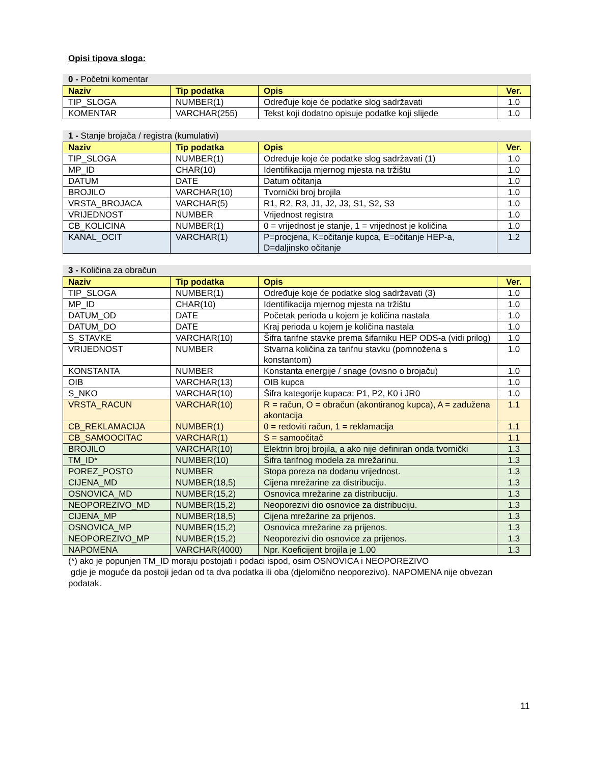Opisi tipova sloga:
0 - Početni komentar
| Naziv | Tip podatka | Opis | Ver. |
| --- | --- | --- | --- |
| TIP_SLOGA | NUMBER(1) | Određuje koje će podatke slog sadržavati | 1.0 |
| KOMENTAR | VARCHAR(255) | Tekst koji dodatno opisuje podatke koji slijede | 1.0 |
1 - Stanje brojača / registra (kumulativi)
| Naziv | Tip podatka | Opis | Ver. |
| --- | --- | --- | --- |
| TIP_SLOGA | NUMBER(1) | Određuje koje će podatke slog sadržavati (1) | 1.0 |
| MP_ID | CHAR(10) | Identifikacija mjernog mjesta na tržištu | 1.0 |
| DATUM | DATE | Datum očitanja | 1.0 |
| BROJILO | VARCHAR(10) | Tvornički broj brojila | 1.0 |
| VRSTA_BROJACA | VARCHAR(5) | R1, R2, R3, J1, J2, J3, S1, S2, S3 | 1.0 |
| VRIJEDNOST | NUMBER | Vrijednost registra | 1.0 |
| CB_KOLICINA | NUMBER(1) | 0 = vrijednost je stanje, 1 = vrijednost je količina | 1.0 |
| KANAL_OCIT | VARCHAR(1) | P=procjena, K=očitanje kupca, E=očitanje HEP-a, D=daljinsko očitanje | 1.2 |
3 - Količina za obračun
| Naziv | Tip podatka | Opis | Ver. |
| --- | --- | --- | --- |
| TIP_SLOGA | NUMBER(1) | Određuje koje će podatke slog sadržavati (3) | 1.0 |
| MP_ID | CHAR(10) | Identifikacija mjernog mjesta na tržištu | 1.0 |
| DATUM_OD | DATE | Početak perioda u kojem je količina nastala | 1.0 |
| DATUM_DO | DATE | Kraj perioda u kojem je količina nastala | 1.0 |
| S_STAVKE | VARCHAR(10) | Šifra tarifne stavke prema šifarniku HEP ODS-a (vidi prilog) | 1.0 |
| VRIJEDNOST | NUMBER | Stvarna količina za tarifnu stavku (pomnožena s konstantom) | 1.0 |
| KONSTANTA | NUMBER | Konstanta energije / snage (ovisno o brojaču) | 1.0 |
| OIB | VARCHAR(13) | OIB kupca | 1.0 |
| S_NKO | VARCHAR(10) | Šifra kategorije kupaca: P1, P2, K0 i JR0 | 1.0 |
| VRSTA_RACUN | VARCHAR(10) | R = račun, O = obračun (akontiranog kupca), A = zadužena akontacija | 1.1 |
| CB_REKLAMACIJA | NUMBER(1) | 0 = redoviti račun, 1 = reklamacija | 1.1 |
| CB_SAMOOCITAC | VARCHAR(1) | S = samoočitač | 1.1 |
| BROJILO | VARCHAR(10) | Elektrin broj brojila, a ako nije definiran onda tvornički | 1.3 |
| TM_ID* | NUMBER(10) | Šifra tarifnog modela za mrežarinu. | 1.3 |
| POREZ_POSTO | NUMBER | Stopa poreza na dodanu vrijednost. | 1.3 |
| CIJENA_MD | NUMBER(18,5) | Cijena mrežarine za distribuciju. | 1.3 |
| OSNOVICA_MD | NUMBER(15,2) | Osnovica mrežarine za distribuciju. | 1.3 |
| NEOPOREZIVO_MD | NUMBER(15,2) | Neoporezivi dio osnovice za distribuciju. | 1.3 |
| CIJENA_MP | NUMBER(18,5) | Cijena mrežarine za prijenos. | 1.3 |
| OSNOVICA_MP | NUMBER(15,2) | Osnovica mrežarine za prijenos. | 1.3 |
| NEOPOREZIVO_MP | NUMBER(15,2) | Neoporezivi dio osnovice za prijenos. | 1.3 |
| NAPOMENA | VARCHAR(4000) | Npr. Koeficijent brojila je 1.00 | 1.3 |
(*) ako je popunjen TM_ID moraju postojati i podaci ispod, osim OSNOVICA i NEOPOREZIVO
gdje je moguće da postoji jedan od ta dva podatka ili oba (djelomično neoporezivo). NAPOMENA nije obvezan podatak.
11